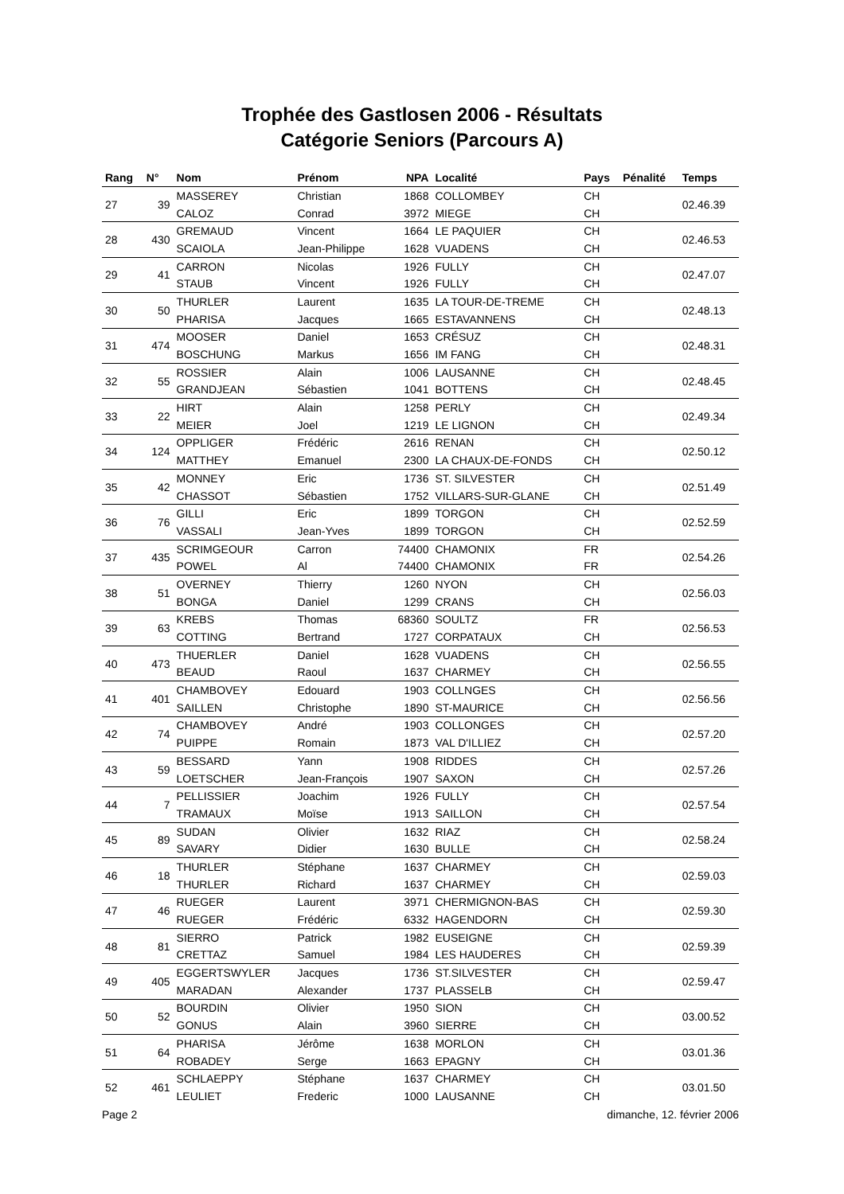Trophée des Gastlosen 2006 - Résultats
Catégorie Seniors (Parcours A)
| Rang | N° | Nom | Prénom | NPA | Localité | Pays | Pénalité | Temps |
| --- | --- | --- | --- | --- | --- | --- | --- | --- |
| 27 | 39 | MASSEREY | Christian | 1868 | COLLOMBEY | CH | | 02.46.39 |
| | | CALOZ | Conrad | 3972 | MIEGE | CH | | |
| 28 | 430 | GREMAUD | Vincent | 1664 | LE PAQUIER | CH | | 02.46.53 |
| | | SCAIOLA | Jean-Philippe | 1628 | VUADENS | CH | | |
| 29 | 41 | CARRON | Nicolas | 1926 | FULLY | CH | | 02.47.07 |
| | | STAUB | Vincent | 1926 | FULLY | CH | | |
| 30 | 50 | THURLER | Laurent | 1635 | LA TOUR-DE-TREME | CH | | 02.48.13 |
| | | PHARISA | Jacques | 1665 | ESTAVANNENS | CH | | |
| 31 | 474 | MOOSER | Daniel | 1653 | CRÉSUZ | CH | | 02.48.31 |
| | | BOSCHUNG | Markus | 1656 | IM FANG | CH | | |
| 32 | 55 | ROSSIER | Alain | 1006 | LAUSANNE | CH | | 02.48.45 |
| | | GRANDJEAN | Sébastien | 1041 | BOTTENS | CH | | |
| 33 | 22 | HIRT | Alain | 1258 | PERLY | CH | | 02.49.34 |
| | | MEIER | Joel | 1219 | LE LIGNON | CH | | |
| 34 | 124 | OPPLIGER | Frédéric | 2616 | RENAN | CH | | 02.50.12 |
| | | MATTHEY | Emanuel | 2300 | LA CHAUX-DE-FONDS | CH | | |
| 35 | 42 | MONNEY | Eric | 1736 | ST. SILVESTER | CH | | 02.51.49 |
| | | CHASSOT | Sébastien | 1752 | VILLARS-SUR-GLANE | CH | | |
| 36 | 76 | GILLI | Eric | 1899 | TORGON | CH | | 02.52.59 |
| | | VASSALI | Jean-Yves | 1899 | TORGON | CH | | |
| 37 | 435 | SCRIMGEOUR | Carron | 74400 | CHAMONIX | FR | | 02.54.26 |
| | | POWEL | Al | 74400 | CHAMONIX | FR | | |
| 38 | 51 | OVERNEY | Thierry | 1260 | NYON | CH | | 02.56.03 |
| | | BONGA | Daniel | 1299 | CRANS | CH | | |
| 39 | 63 | KREBS | Thomas | 68360 | SOULTZ | FR | | 02.56.53 |
| | | COTTING | Bertrand | 1727 | CORPATAUX | CH | | |
| 40 | 473 | THUERLER | Daniel | 1628 | VUADENS | CH | | 02.56.55 |
| | | BEAUD | Raoul | 1637 | CHARMEY | CH | | |
| 41 | 401 | CHAMBOVEY | Edouard | 1903 | COLLNGES | CH | | 02.56.56 |
| | | SAILLEN | Christophe | 1890 | ST-MAURICE | CH | | |
| 42 | 74 | CHAMBOVEY | André | 1903 | COLLONGES | CH | | 02.57.20 |
| | | PUIPPE | Romain | 1873 | VAL D'ILLIEZ | CH | | |
| 43 | 59 | BESSARD | Yann | 1908 | RIDDES | CH | | 02.57.26 |
| | | LOETSCHER | Jean-François | 1907 | SAXON | CH | | |
| 44 | 7 | PELLISSIER | Joachim | 1926 | FULLY | CH | | 02.57.54 |
| | | TRAMAUX | Moïse | 1913 | SAILLON | CH | | |
| 45 | 89 | SUDAN | Olivier | 1632 | RIAZ | CH | | 02.58.24 |
| | | SAVARY | Didier | 1630 | BULLE | CH | | |
| 46 | 18 | THURLER | Stéphane | 1637 | CHARMEY | CH | | 02.59.03 |
| | | THURLER | Richard | 1637 | CHARMEY | CH | | |
| 47 | 46 | RUEGER | Laurent | 3971 | CHERMIGNON-BAS | CH | | 02.59.30 |
| | | RUEGER | Frédéric | 6332 | HAGENDORN | CH | | |
| 48 | 81 | SIERRO | Patrick | 1982 | EUSEIGNE | CH | | 02.59.39 |
| | | CRETTAZ | Samuel | 1984 | LES HAUDERES | CH | | |
| 49 | 405 | EGGERTSWYLER | Jacques | 1736 | ST.SILVESTER | CH | | 02.59.47 |
| | | MARADAN | Alexander | 1737 | PLASSELB | CH | | |
| 50 | 52 | BOURDIN | Olivier | 1950 | SION | CH | | 03.00.52 |
| | | GONUS | Alain | 3960 | SIERRE | CH | | |
| 51 | 64 | PHARISA | Jérôme | 1638 | MORLON | CH | | 03.01.36 |
| | | ROBADEY | Serge | 1663 | EPAGNY | CH | | |
| 52 | 461 | SCHLAEPPY | Stéphane | 1637 | CHARMEY | CH | | 03.01.50 |
| | | LEULIET | Frederic | 1000 | LAUSANNE | CH | | |
Page 2 dimanche, 12. février 2006